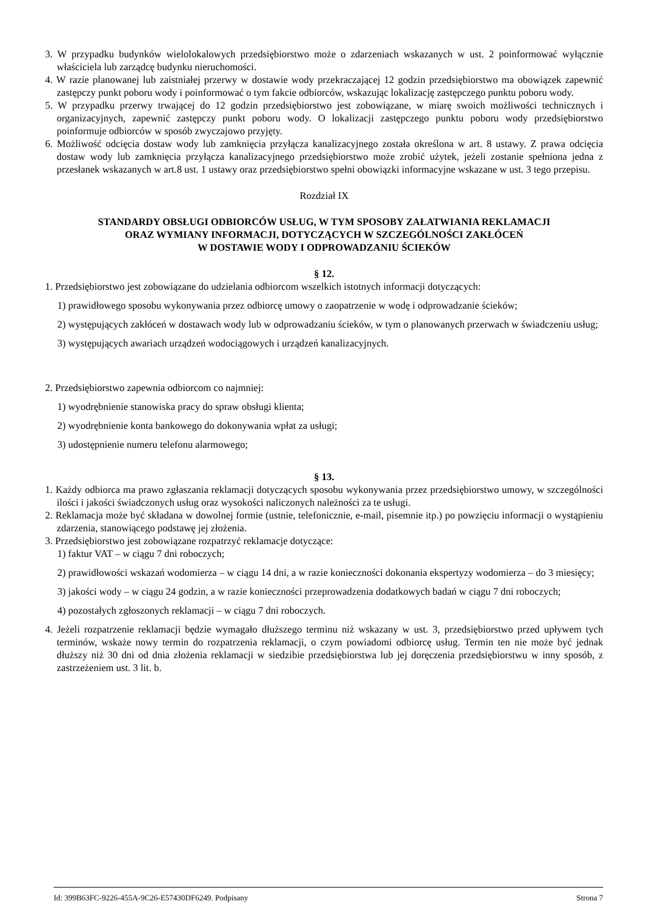3. W przypadku budynków wielolokalowych przedsiębiorstwo może o zdarzeniach wskazanych w ust. 2 poinformować wyłącznie właściciela lub zarządcę budynku nieruchomości.
4. W razie planowanej lub zaistniałej przerwy w dostawie wody przekraczającej 12 godzin przedsiębiorstwo ma obowiązek zapewnić zastępczy punkt poboru wody i poinformować o tym fakcie odbiorców, wskazując lokalizację zastępczego punktu poboru wody.
5. W przypadku przerwy trwającej do 12 godzin przedsiębiorstwo jest zobowiązane, w miarę swoich możliwości technicznych i organizacyjnych, zapewnić zastępczy punkt poboru wody. O lokalizacji zastępczego punktu poboru wody przedsiębiorstwo poinformuje odbiorców w sposób zwyczajowo przyjęty.
6. Możliwość odcięcia dostaw wody lub zamknięcia przyłącza kanalizacyjnego została określona w art. 8 ustawy. Z prawa odcięcia dostaw wody lub zamknięcia przyłącza kanalizacyjnego przedsiębiorstwo może zrobić użytek, jeżeli zostanie spełniona jedna z przesłanek wskazanych w art.8 ust. 1 ustawy oraz przedsiębiorstwo spełni obowiązki informacyjne wskazane w ust. 3 tego przepisu.
Rozdział IX
STANDARDY OBSŁUGI ODBIORCÓW USŁUG, W TYM SPOSOBY ZAŁATWIANIA REKLAMACJI
ORAZ WYMIANY INFORMACJI, DOTYCZĄCYCH W SZCZEGÓLNOŚCI ZAKŁÓCEŃ
W DOSTAWIE WODY I ODPROWADZANIU ŚCIEKÓW
§ 12.
1. Przedsiębiorstwo jest zobowiązane do udzielania odbiorcom wszelkich istotnych informacji dotyczących:
1) prawidłowego sposobu wykonywania przez odbiorcę umowy o zaopatrzenie w wodę i odprowadzanie ścieków;
2) występujących zakłóceń w dostawach wody lub w odprowadzaniu ścieków, w tym o planowanych przerwach w świadczeniu usług;
3) występujących awariach urządzeń wodociągowych i urządzeń kanalizacyjnych.
2. Przedsiębiorstwo zapewnia odbiorcom co najmniej:
1) wyodrębnienie stanowiska pracy do spraw obsługi klienta;
2) wyodrębnienie konta bankowego do dokonywania wpłat za usługi;
3) udostępnienie numeru telefonu alarmowego;
§ 13.
1. Każdy odbiorca ma prawo zgłaszania reklamacji dotyczących sposobu wykonywania przez przedsiębiorstwo umowy, w szczególności ilości i jakości świadczonych usług oraz wysokości naliczonych należności za te usługi.
2. Reklamacja może być składana w dowolnej formie (ustnie, telefonicznie, e-mail, pisemnie itp.) po powzięciu informacji o wystąpieniu zdarzenia, stanowiącego podstawę jej złożenia.
3. Przedsiębiorstwo jest zobowiązane rozpatrzyć reklamacje dotyczące:
1) faktur VAT – w ciągu 7 dni roboczych;
2) prawidłowości wskazań wodomierza – w ciągu 14 dni, a w razie konieczności dokonania ekspertyzy wodomierza – do 3 miesięcy;
3) jakości wody – w ciągu 24 godzin, a w razie konieczności przeprowadzenia dodatkowych badań w ciągu 7 dni roboczych;
4) pozostałych zgłoszonych reklamacji – w ciągu 7 dni roboczych.
4. Jeżeli rozpatrzenie reklamacji będzie wymagało dłuższego terminu niż wskazany w ust. 3, przedsiębiorstwo przed upływem tych terminów, wskaże nowy termin do rozpatrzenia reklamacji, o czym powiadomi odbiorcę usług. Termin ten nie może być jednak dłuższy niż 30 dni od dnia złożenia reklamacji w siedzibie przedsiębiorstwa lub jej doręczenia przedsiębiorstwu w inny sposób, z zastrzeżeniem ust. 3 lit. b.
Id: 399B63FC-9226-455A-9C26-E57430DF6249. Podpisany Strona 7